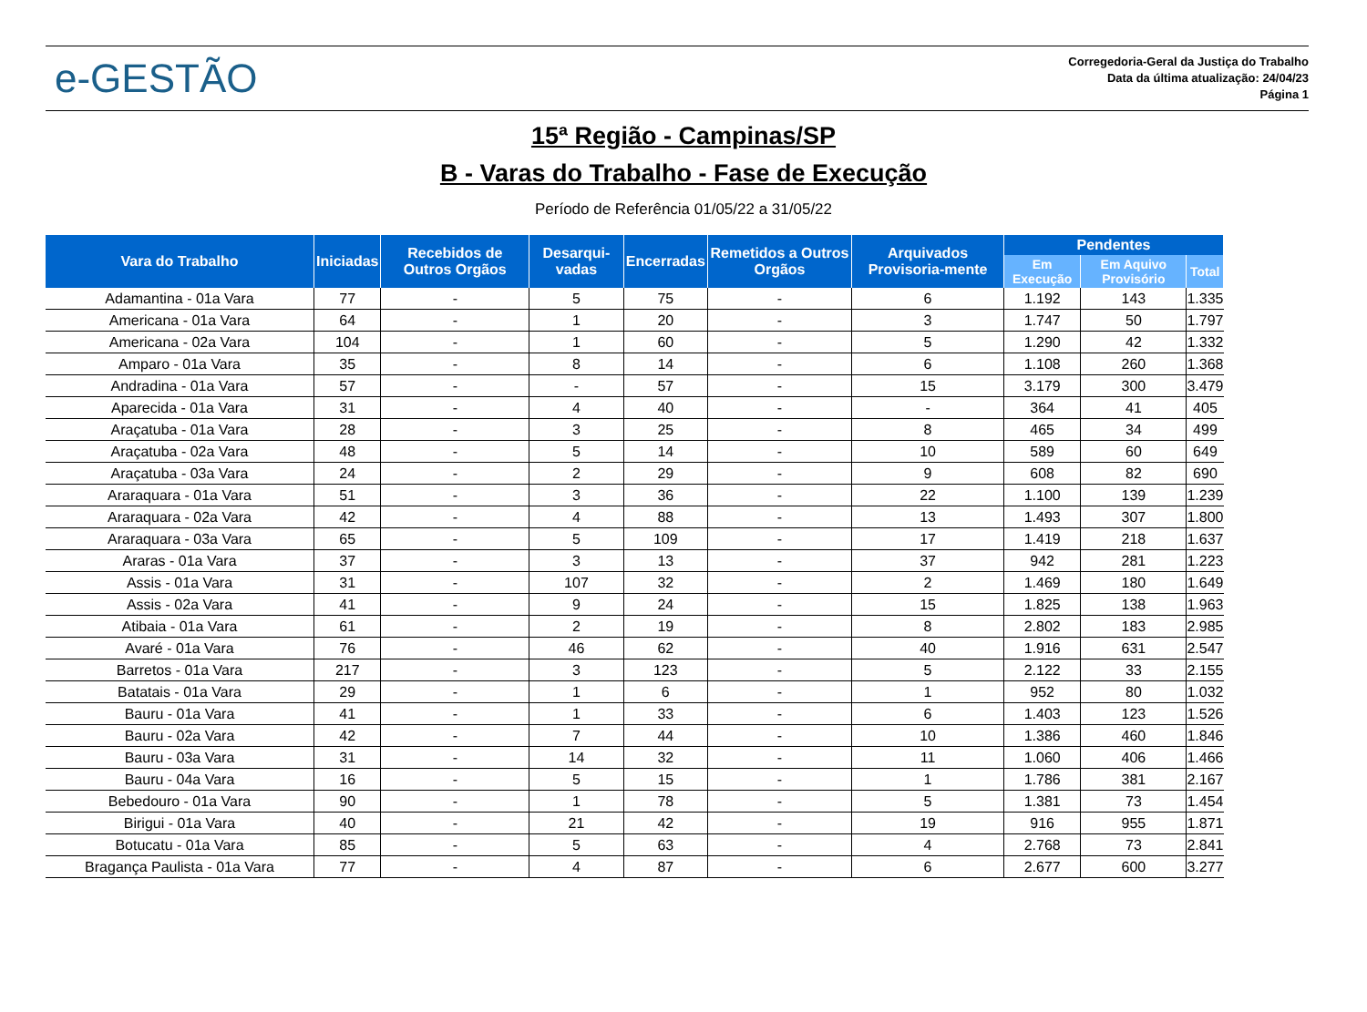e-GESTÃO
Corregedoria-Geral da Justiça do Trabalho
Data da última atualização: 24/04/23
Página 1
15ª Região - Campinas/SP
B - Varas do Trabalho - Fase de Execução
Período de Referência 01/05/22 a 31/05/22
| Vara do Trabalho | Iniciadas | Recebidos de Outros Orgãos | Desarqui-vadas | Encerradas | Remetidos a Outros Orgãos | Arquivados Provisoria-mente | Pendentes | | |
| --- | --- | --- | --- | --- | --- | --- | --- | --- | --- |
| | | | | | | | Em Execução | Em Aquivo Provisório | Total |
| Adamantina - 01a Vara | 77 | - | 5 | 75 | - | 6 | 1.192 | 143 | 1.335 |
| Americana - 01a Vara | 64 | - | 1 | 20 | - | 3 | 1.747 | 50 | 1.797 |
| Americana - 02a Vara | 104 | - | 1 | 60 | - | 5 | 1.290 | 42 | 1.332 |
| Amparo - 01a Vara | 35 | - | 8 | 14 | - | 6 | 1.108 | 260 | 1.368 |
| Andradina - 01a Vara | 57 | - | - | 57 | - | 15 | 3.179 | 300 | 3.479 |
| Aparecida - 01a Vara | 31 | - | 4 | 40 | - | - | 364 | 41 | 405 |
| Araçatuba - 01a Vara | 28 | - | 3 | 25 | - | 8 | 465 | 34 | 499 |
| Araçatuba - 02a Vara | 48 | - | 5 | 14 | - | 10 | 589 | 60 | 649 |
| Araçatuba - 03a Vara | 24 | - | 2 | 29 | - | 9 | 608 | 82 | 690 |
| Araraquara - 01a Vara | 51 | - | 3 | 36 | - | 22 | 1.100 | 139 | 1.239 |
| Araraquara - 02a Vara | 42 | - | 4 | 88 | - | 13 | 1.493 | 307 | 1.800 |
| Araraquara - 03a Vara | 65 | - | 5 | 109 | - | 17 | 1.419 | 218 | 1.637 |
| Araras - 01a Vara | 37 | - | 3 | 13 | - | 37 | 942 | 281 | 1.223 |
| Assis - 01a Vara | 31 | - | 107 | 32 | - | 2 | 1.469 | 180 | 1.649 |
| Assis - 02a Vara | 41 | - | 9 | 24 | - | 15 | 1.825 | 138 | 1.963 |
| Atibaia - 01a Vara | 61 | - | 2 | 19 | - | 8 | 2.802 | 183 | 2.985 |
| Avaré - 01a Vara | 76 | - | 46 | 62 | - | 40 | 1.916 | 631 | 2.547 |
| Barretos - 01a Vara | 217 | - | 3 | 123 | - | 5 | 2.122 | 33 | 2.155 |
| Batatais - 01a Vara | 29 | - | 1 | 6 | - | 1 | 952 | 80 | 1.032 |
| Bauru - 01a Vara | 41 | - | 1 | 33 | - | 6 | 1.403 | 123 | 1.526 |
| Bauru - 02a Vara | 42 | - | 7 | 44 | - | 10 | 1.386 | 460 | 1.846 |
| Bauru - 03a Vara | 31 | - | 14 | 32 | - | 11 | 1.060 | 406 | 1.466 |
| Bauru - 04a Vara | 16 | - | 5 | 15 | - | 1 | 1.786 | 381 | 2.167 |
| Bebedouro - 01a Vara | 90 | - | 1 | 78 | - | 5 | 1.381 | 73 | 1.454 |
| Birigui - 01a Vara | 40 | - | 21 | 42 | - | 19 | 916 | 955 | 1.871 |
| Botucatu - 01a Vara | 85 | - | 5 | 63 | - | 4 | 2.768 | 73 | 2.841 |
| Bragança Paulista - 01a Vara | 77 | - | 4 | 87 | - | 6 | 2.677 | 600 | 3.277 |